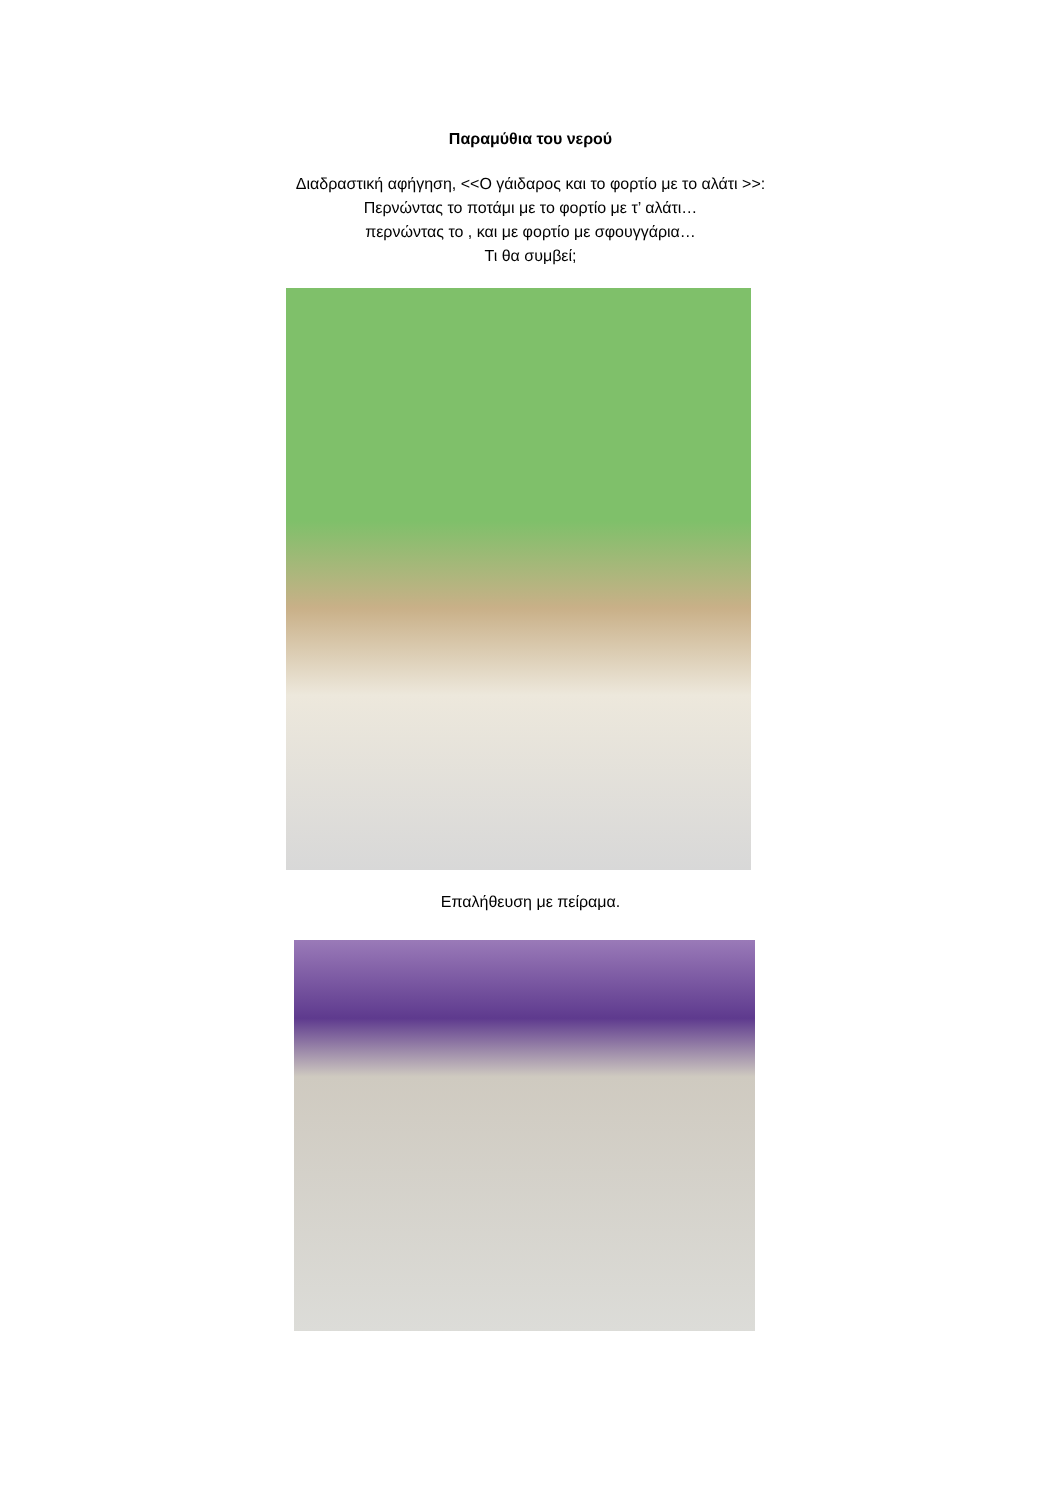Παραμύθια του νερού
Διαδραστική αφήγηση, <<Ο γάιδαρος και το φορτίο με το αλάτι >>:
Περνώντας το ποτάμι με το φορτίο με τ’ αλάτι…
περνώντας το , και με φορτίο με σφουγγάρια…
Τι θα συμβεί;
Επαλήθευση με πείραμα.